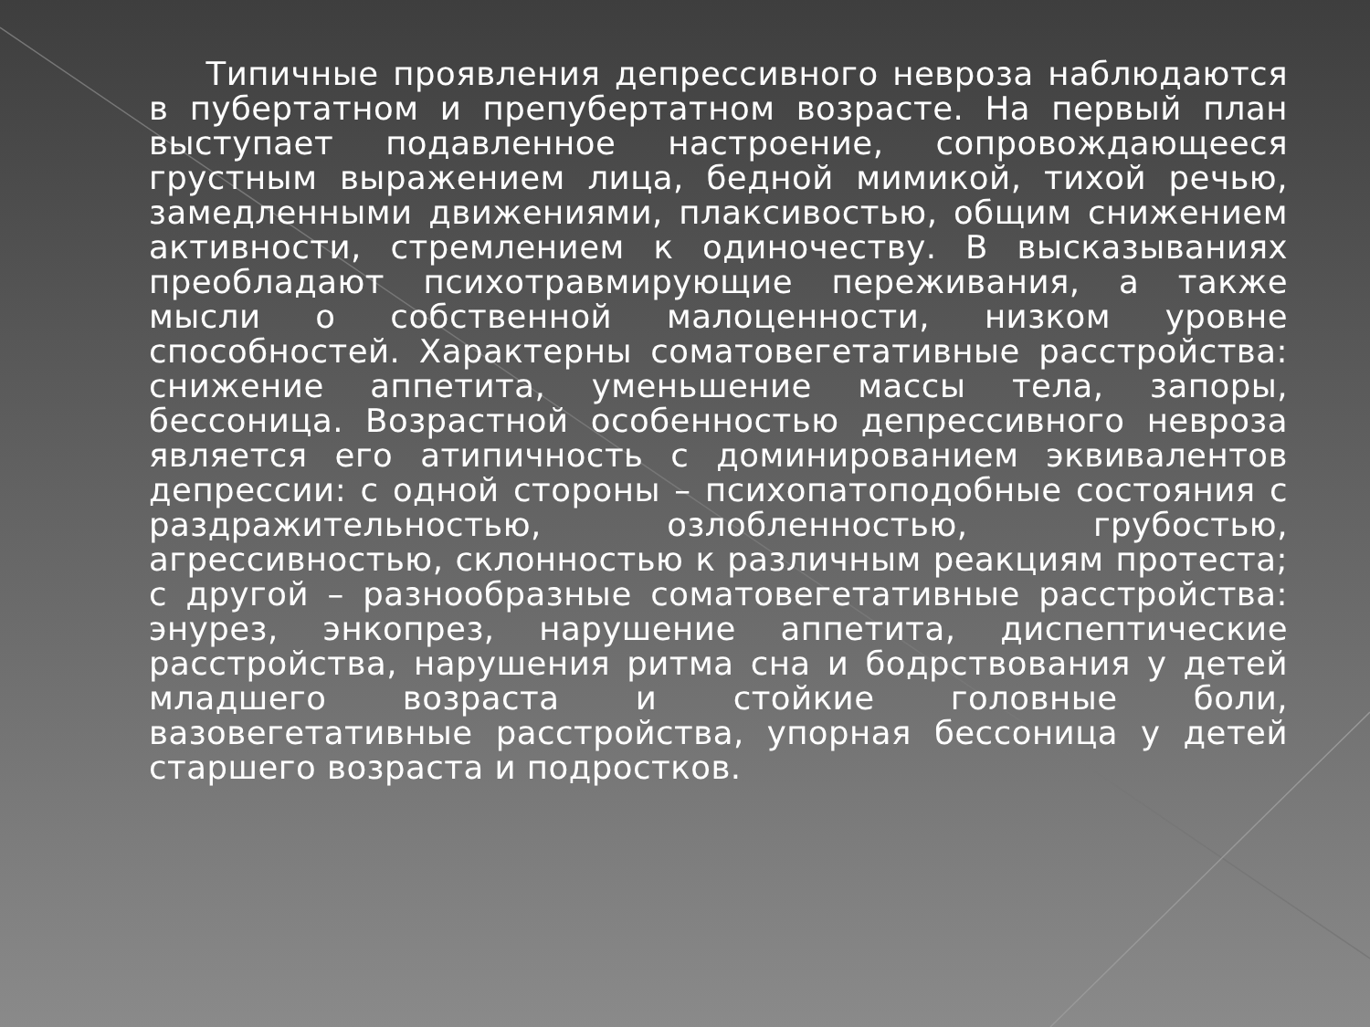Типичные проявления депрессивного невроза наблюдаются в пубертатном и препубертатном возрасте. На первый план выступает подавленное настроение, сопровождающееся грустным выражением лица, бедной мимикой, тихой речью, замедленными движениями, плаксивостью, общим снижением активности, стремлением к одиночеству. В высказываниях преобладают психотравмирующие переживания, а также мысли о собственной малоценности, низком уровне способностей. Характерны соматовегетативные расстройства: снижение аппетита, уменьшение массы тела, запоры, бессоница. Возрастной особенностью депрессивного невроза является его атипичность с доминированием эквивалентов депрессии: с одной стороны – психопатоподобные состояния с раздражительностью, озлобленностью, грубостью, агрессивностью, склонностью к различным реакциям протеста; с другой – разнообразные соматовегетативные расстройства: энурез, энкопрез, нарушение аппетита, диспептические расстройства, нарушения ритма сна и бодрствования у детей младшего возраста и стойкие головные боли, вазовегетативные расстройства, упорная бессоница у детей старшего возраста и подростков.